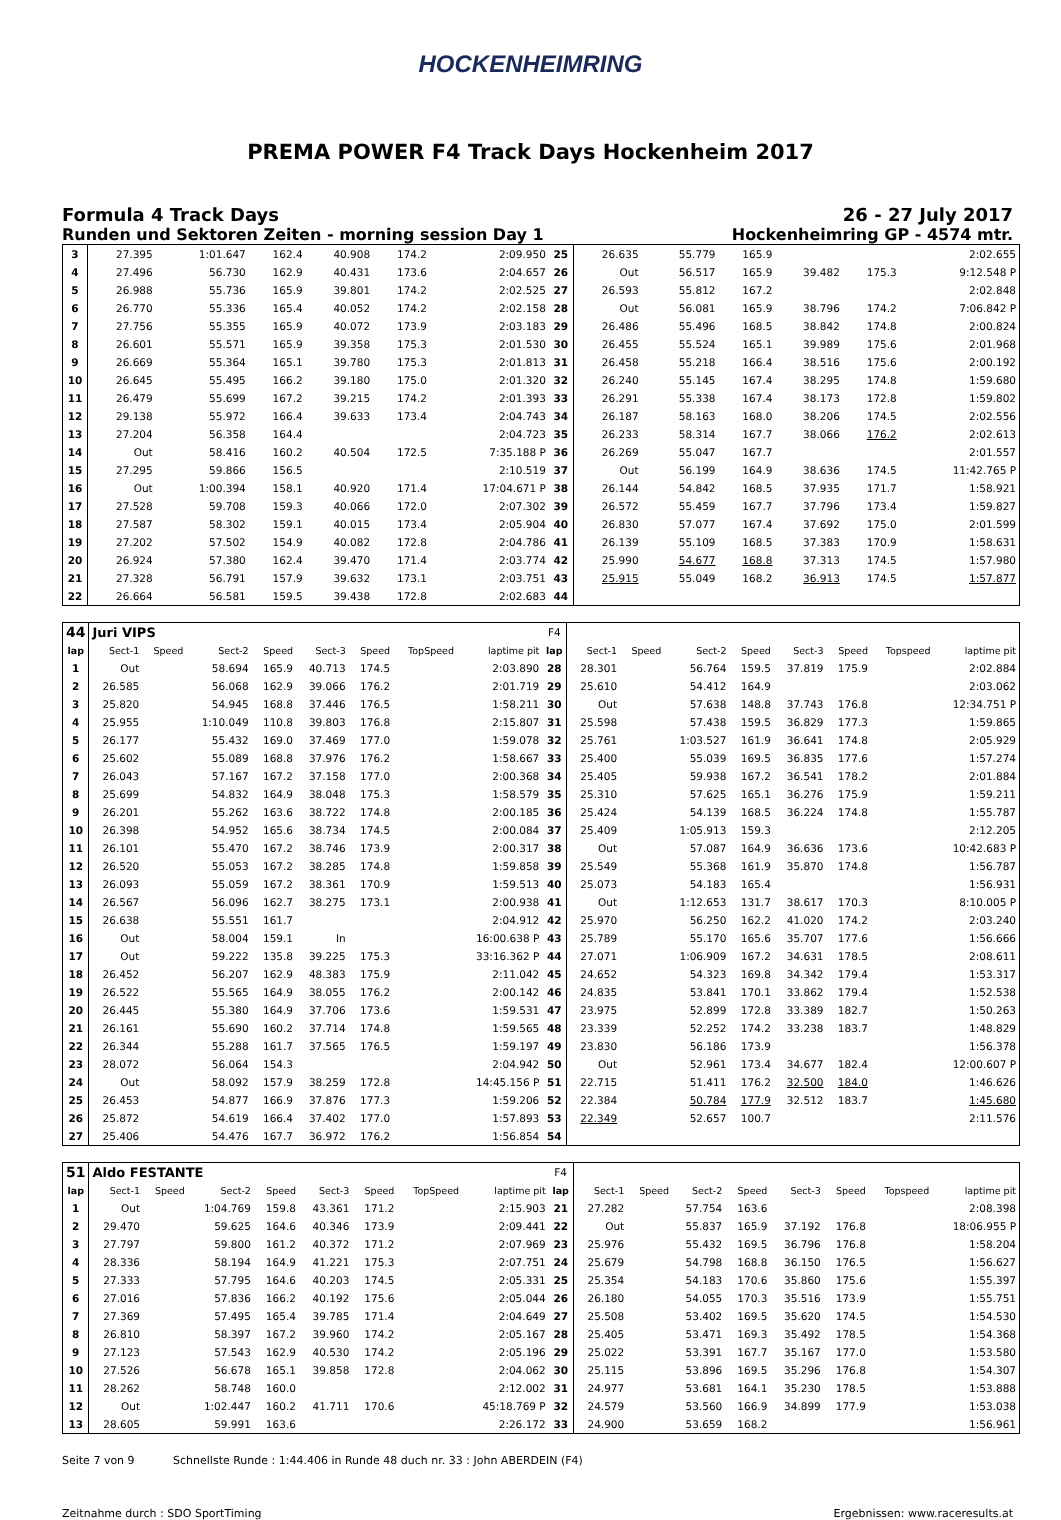HOCKENHEIMRING
PREMA POWER F4 Track Days Hockenheim 2017
Formula 4 Track Days
Runden und Sektoren Zeiten - morning session Day 1
26 - 27 July 2017
Hockenheimring GP - 4574 mtr.
| 3 | 27.395 | | 1:01.647 | 162.4 | 40.908 | 174.2 | | 2:09.950 | 25 | 26.635 | | 55.779 | 165.9 | | | | 2:02.655 |
| 4 | 27.496 | | 56.730 | 162.9 | 40.431 | 173.6 | | 2:04.657 | 26 | Out | | 56.517 | 165.9 | 39.482 | 175.3 | | 9:12.548 P |
| 5 | 26.988 | | 55.736 | 165.9 | 39.801 | 174.2 | | 2:02.525 | 27 | 26.593 | | 55.812 | 167.2 | | | | 2:02.848 |
| 6 | 26.770 | | 55.336 | 165.4 | 40.052 | 174.2 | | 2:02.158 | 28 | Out | | 56.081 | 165.9 | 38.796 | 174.2 | | 7:06.842 P |
| 7 | 27.756 | | 55.355 | 165.9 | 40.072 | 173.9 | | 2:03.183 | 29 | 26.486 | | 55.496 | 168.5 | 38.842 | 174.8 | | 2:00.824 |
| 8 | 26.601 | | 55.571 | 165.9 | 39.358 | 175.3 | | 2:01.530 | 30 | 26.455 | | 55.524 | 165.1 | 39.989 | 175.6 | | 2:01.968 |
| 9 | 26.669 | | 55.364 | 165.1 | 39.780 | 175.3 | | 2:01.813 | 31 | 26.458 | | 55.218 | 166.4 | 38.516 | 175.6 | | 2:00.192 |
| 10 | 26.645 | | 55.495 | 166.2 | 39.180 | 175.0 | | 2:01.320 | 32 | 26.240 | | 55.145 | 167.4 | 38.295 | 174.8 | | 1:59.680 |
| 11 | 26.479 | | 55.699 | 167.2 | 39.215 | 174.2 | | 2:01.393 | 33 | 26.291 | | 55.338 | 167.4 | 38.173 | 172.8 | | 1:59.802 |
| 12 | 29.138 | | 55.972 | 166.4 | 39.633 | 173.4 | | 2:04.743 | 34 | 26.187 | | 58.163 | 168.0 | 38.206 | 174.5 | | 2:02.556 |
| 13 | 27.204 | | 56.358 | 164.4 | | | | 2:04.723 | 35 | 26.233 | | 58.314 | 167.7 | 38.066 | 176.2 | | 2:02.613 |
| 14 | Out | | 58.416 | 160.2 | 40.504 | 172.5 | | 7:35.188 P | 36 | 26.269 | | 55.047 | 167.7 | | | | 2:01.557 |
| 15 | 27.295 | | 59.866 | 156.5 | | | | 2:10.519 | 37 | Out | | 56.199 | 164.9 | 38.636 | 174.5 | | 11:42.765 P |
| 16 | Out | | 1:00.394 | 158.1 | 40.920 | 171.4 | | 17:04.671 P | 38 | 26.144 | | 54.842 | 168.5 | 37.935 | 171.7 | | 1:58.921 |
| 17 | 27.528 | | 59.708 | 159.3 | 40.066 | 172.0 | | 2:07.302 | 39 | 26.572 | | 55.459 | 167.7 | 37.796 | 173.4 | | 1:59.827 |
| 18 | 27.587 | | 58.302 | 159.1 | 40.015 | 173.4 | | 2:05.904 | 40 | 26.830 | | 57.077 | 167.4 | 37.692 | 175.0 | | 2:01.599 |
| 19 | 27.202 | | 57.502 | 154.9 | 40.082 | 172.8 | | 2:04.786 | 41 | 26.139 | | 55.109 | 168.5 | 37.383 | 170.9 | | 1:58.631 |
| 20 | 26.924 | | 57.380 | 162.4 | 39.470 | 171.4 | | 2:03.774 | 42 | 25.990 | | 54.677 | 168.8 | 37.313 | 174.5 | | 1:57.980 |
| 21 | 27.328 | | 56.791 | 157.9 | 39.632 | 173.1 | | 2:03.751 | 43 | 25.915 | | 55.049 | 168.2 | 36.913 | 174.5 | | 1:57.877 |
| 22 | 26.664 | | 56.581 | 159.5 | 39.438 | 172.8 | | 2:02.683 | 44 | | | | | | | | |
| 44 | Juri VIPS | | | | | | | | F4 | | | | | | | | |
| lap | Sect-1 | Speed | Sect-2 | Speed | Sect-3 | Speed | TopSpeed | laptime pit | lap | Sect-1 | Speed | Sect-2 | Speed | Sect-3 | Speed | Topspeed | laptime pit |
| 1 | Out | | 58.694 | 165.9 | 40.713 | 174.5 | | 2:03.890 | 28 | 28.301 | | 56.764 | 159.5 | 37.819 | 175.9 | | 2:02.884 |
| 2 | 26.585 | | 56.068 | 162.9 | 39.066 | 176.2 | | 2:01.719 | 29 | 25.610 | | 54.412 | 164.9 | | | | 2:03.062 |
| 3 | 25.820 | | 54.945 | 168.8 | 37.446 | 176.5 | | 1:58.211 | 30 | Out | | 57.638 | 148.8 | 37.743 | 176.8 | | 12:34.751 P |
| 4 | 25.955 | | 1:10.049 | 110.8 | 39.803 | 176.8 | | 2:15.807 | 31 | 25.598 | | 57.438 | 159.5 | 36.829 | 177.3 | | 1:59.865 |
| 5 | 26.177 | | 55.432 | 169.0 | 37.469 | 177.0 | | 1:59.078 | 32 | 25.761 | | 1:03.527 | 161.9 | 36.641 | 174.8 | | 2:05.929 |
| 6 | 25.602 | | 55.089 | 168.8 | 37.976 | 176.2 | | 1:58.667 | 33 | 25.400 | | 55.039 | 169.5 | 36.835 | 177.6 | | 1:57.274 |
| 7 | 26.043 | | 57.167 | 167.2 | 37.158 | 177.0 | | 2:00.368 | 34 | 25.405 | | 59.938 | 167.2 | 36.541 | 178.2 | | 2:01.884 |
| 8 | 25.699 | | 54.832 | 164.9 | 38.048 | 175.3 | | 1:58.579 | 35 | 25.310 | | 57.625 | 165.1 | 36.276 | 175.9 | | 1:59.211 |
| 9 | 26.201 | | 55.262 | 163.6 | 38.722 | 174.8 | | 2:00.185 | 36 | 25.424 | | 54.139 | 168.5 | 36.224 | 174.8 | | 1:55.787 |
| 10 | 26.398 | | 54.952 | 165.6 | 38.734 | 174.5 | | 2:00.084 | 37 | 25.409 | | 1:05.913 | 159.3 | | | | 2:12.205 |
| 11 | 26.101 | | 55.470 | 167.2 | 38.746 | 173.9 | | 2:00.317 | 38 | Out | | 57.087 | 164.9 | 36.636 | 173.6 | | 10:42.683 P |
| 12 | 26.520 | | 55.053 | 167.2 | 38.285 | 174.8 | | 1:59.858 | 39 | 25.549 | | 55.368 | 161.9 | 35.870 | 174.8 | | 1:56.787 |
| 13 | 26.093 | | 55.059 | 167.2 | 38.361 | 170.9 | | 1:59.513 | 40 | 25.073 | | 54.183 | 165.4 | | | | 1:56.931 |
| 14 | 26.567 | | 56.096 | 162.7 | 38.275 | 173.1 | | 2:00.938 | 41 | Out | | 1:12.653 | 131.7 | 38.617 | 170.3 | | 8:10.005 P |
| 15 | 26.638 | | 55.551 | 161.7 | | | | 2:04.912 | 42 | 25.970 | | 56.250 | 162.2 | 41.020 | 174.2 | | 2:03.240 |
| 16 | Out | | 58.004 | 159.1 | In | | | 16:00.638 P | 43 | 25.789 | | 55.170 | 165.6 | 35.707 | 177.6 | | 1:56.666 |
| 17 | Out | | 59.222 | 135.8 | 39.225 | 175.3 | | 33:16.362 P | 44 | 27.071 | | 1:06.909 | 167.2 | 34.631 | 178.5 | | 2:08.611 |
| 18 | 26.452 | | 56.207 | 162.9 | 48.383 | 175.9 | | 2:11.042 | 45 | 24.652 | | 54.323 | 169.8 | 34.342 | 179.4 | | 1:53.317 |
| 19 | 26.522 | | 55.565 | 164.9 | 38.055 | 176.2 | | 2:00.142 | 46 | 24.835 | | 53.841 | 170.1 | 33.862 | 179.4 | | 1:52.538 |
| 20 | 26.445 | | 55.380 | 164.9 | 37.706 | 173.6 | | 1:59.531 | 47 | 23.975 | | 52.899 | 172.8 | 33.389 | 182.7 | | 1:50.263 |
| 21 | 26.161 | | 55.690 | 160.2 | 37.714 | 174.8 | | 1:59.565 | 48 | 23.339 | | 52.252 | 174.2 | 33.238 | 183.7 | | 1:48.829 |
| 22 | 26.344 | | 55.288 | 161.7 | 37.565 | 176.5 | | 1:59.197 | 49 | 23.830 | | 56.186 | 173.9 | | | | 1:56.378 |
| 23 | 28.072 | | 56.064 | 154.3 | | | | 2:04.942 | 50 | Out | | 52.961 | 173.4 | 34.677 | 182.4 | | 12:00.607 P |
| 24 | Out | | 58.092 | 157.9 | 38.259 | 172.8 | | 14:45.156 P | 51 | 22.715 | | 51.411 | 176.2 | 32.500 | 184.0 | | 1:46.626 |
| 25 | 26.453 | | 54.877 | 166.9 | 37.876 | 177.3 | | 1:59.206 | 52 | 22.384 | | 50.784 | 177.9 | 32.512 | 183.7 | | 1:45.680 |
| 26 | 25.872 | | 54.619 | 166.4 | 37.402 | 177.0 | | 1:57.893 | 53 | 22.349 | | 52.657 | 100.7 | | | | 2:11.576 |
| 27 | 25.406 | | 54.476 | 167.7 | 36.972 | 176.2 | | 1:56.854 | 54 | | | | | | | | |
| 51 | Aldo FESTANTE | | | | | | | | F4 | | | | | | | | |
| lap | Sect-1 | Speed | Sect-2 | Speed | Sect-3 | Speed | TopSpeed | laptime pit | lap | Sect-1 | Speed | Sect-2 | Speed | Sect-3 | Speed | Topspeed | laptime pit |
| 1 | Out | | 1:04.769 | 159.8 | 43.361 | 171.2 | | 2:15.903 | 21 | 27.282 | | 57.754 | 163.6 | | | | 2:08.398 |
| 2 | 29.470 | | 59.625 | 164.6 | 40.346 | 173.9 | | 2:09.441 | 22 | Out | | 55.837 | 165.9 | 37.192 | 176.8 | | 18:06.955 P |
| 3 | 27.797 | | 59.800 | 161.2 | 40.372 | 171.2 | | 2:07.969 | 23 | 25.976 | | 55.432 | 169.5 | 36.796 | 176.8 | | 1:58.204 |
| 4 | 28.336 | | 58.194 | 164.9 | 41.221 | 175.3 | | 2:07.751 | 24 | 25.679 | | 54.798 | 168.8 | 36.150 | 176.5 | | 1:56.627 |
| 5 | 27.333 | | 57.795 | 164.6 | 40.203 | 174.5 | | 2:05.331 | 25 | 25.354 | | 54.183 | 170.6 | 35.860 | 175.6 | | 1:55.397 |
| 6 | 27.016 | | 57.836 | 166.2 | 40.192 | 175.6 | | 2:05.044 | 26 | 26.180 | | 54.055 | 170.3 | 35.516 | 173.9 | | 1:55.751 |
| 7 | 27.369 | | 57.495 | 165.4 | 39.785 | 171.4 | | 2:04.649 | 27 | 25.508 | | 53.402 | 169.5 | 35.620 | 174.5 | | 1:54.530 |
| 8 | 26.810 | | 58.397 | 167.2 | 39.960 | 174.2 | | 2:05.167 | 28 | 25.405 | | 53.471 | 169.3 | 35.492 | 178.5 | | 1:54.368 |
| 9 | 27.123 | | 57.543 | 162.9 | 40.530 | 174.2 | | 2:05.196 | 29 | 25.022 | | 53.391 | 167.7 | 35.167 | 177.0 | | 1:53.580 |
| 10 | 27.526 | | 56.678 | 165.1 | 39.858 | 172.8 | | 2:04.062 | 30 | 25.115 | | 53.896 | 169.5 | 35.296 | 176.8 | | 1:54.307 |
| 11 | 28.262 | | 58.748 | 160.0 | | | | 2:12.002 | 31 | 24.977 | | 53.681 | 164.1 | 35.230 | 178.5 | | 1:53.888 |
| 12 | Out | | 1:02.447 | 160.2 | 41.711 | 170.6 | | 45:18.769 P | 32 | 24.579 | | 53.560 | 166.9 | 34.899 | 177.9 | | 1:53.038 |
| 13 | 28.605 | | 59.991 | 163.6 | | | | 2:26.172 | 33 | 24.900 | | 53.659 | 168.2 | | | | 1:56.961 |
Seite 7 von 9 Schnellste Runde : 1:44.406 in Runde 48 duch nr. 33 : John ABERDEIN (F4)
Zeitnahme durch : SDO SportTiming Ergebnissen: www.raceresults.at